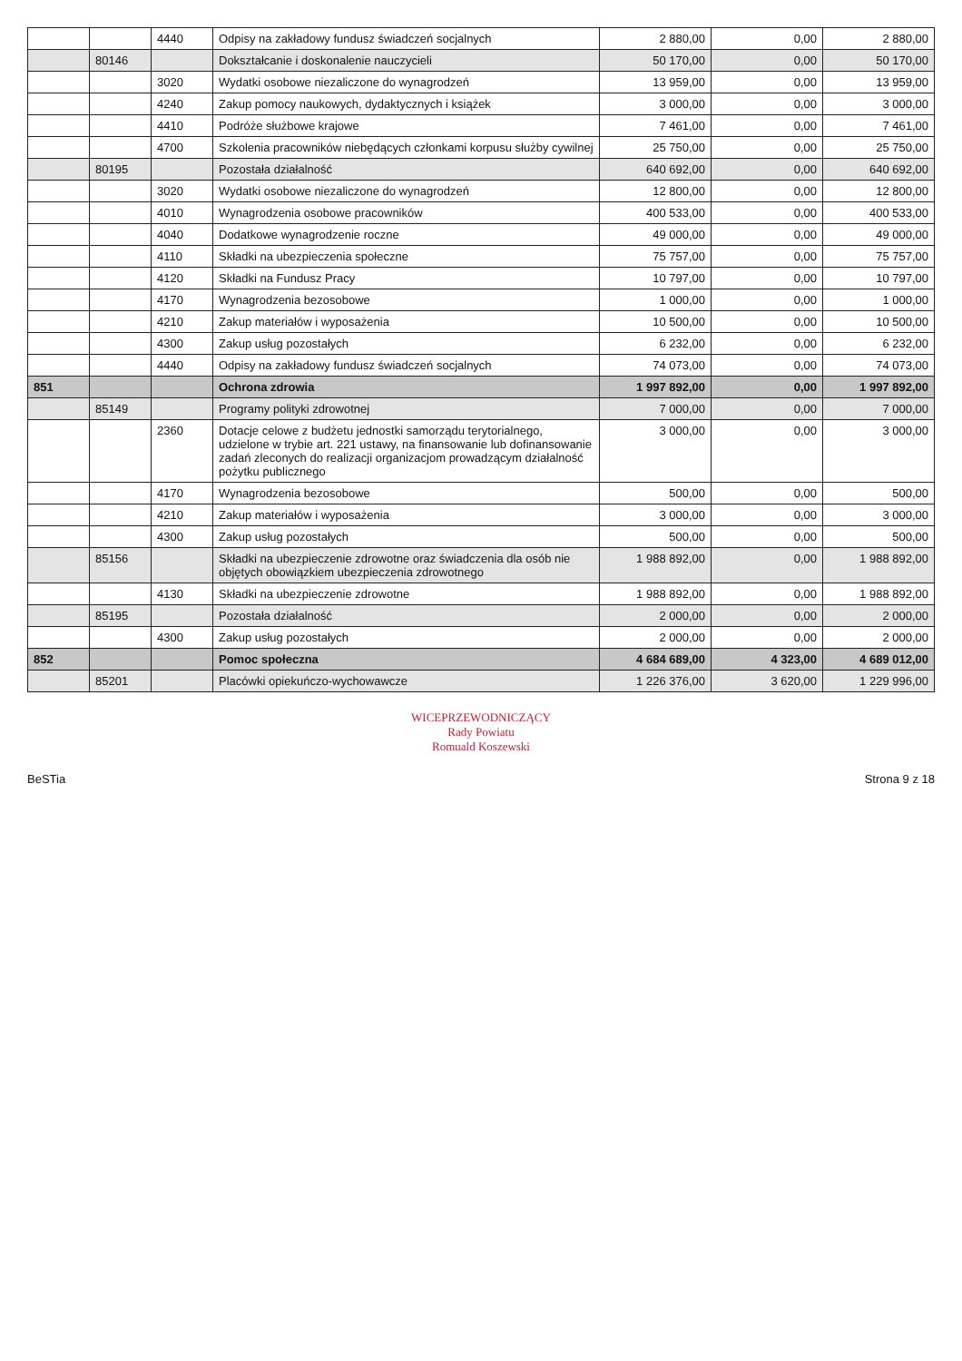| | | 4440 | Odpisy na zakładowy fundusz świadczeń socjalnych | 2 880,00 | 0,00 | 2 880,00 |
| | 80146 | | Dokształcanie i doskonalenie nauczycieli | 50 170,00 | 0,00 | 50 170,00 |
| | | 3020 | Wydatki osobowe niezaliczone do wynagrodzeń | 13 959,00 | 0,00 | 13 959,00 |
| | | 4240 | Zakup pomocy naukowych, dydaktycznych i książek | 3 000,00 | 0,00 | 3 000,00 |
| | | 4410 | Podróże służbowe krajowe | 7 461,00 | 0,00 | 7 461,00 |
| | | 4700 | Szkolenia pracowników niebędących członkami korpusu służby cywilnej | 25 750,00 | 0,00 | 25 750,00 |
| | 80195 | | Pozostała działalność | 640 692,00 | 0,00 | 640 692,00 |
| | | 3020 | Wydatki osobowe niezaliczone do wynagrodzeń | 12 800,00 | 0,00 | 12 800,00 |
| | | 4010 | Wynagrodzenia osobowe pracowników | 400 533,00 | 0,00 | 400 533,00 |
| | | 4040 | Dodatkowe wynagrodzenie roczne | 49 000,00 | 0,00 | 49 000,00 |
| | | 4110 | Składki na ubezpieczenia społeczne | 75 757,00 | 0,00 | 75 757,00 |
| | | 4120 | Składki na Fundusz Pracy | 10 797,00 | 0,00 | 10 797,00 |
| | | 4170 | Wynagrodzenia bezosobowe | 1 000,00 | 0,00 | 1 000,00 |
| | | 4210 | Zakup materiałów i wyposażenia | 10 500,00 | 0,00 | 10 500,00 |
| | | 4300 | Zakup usług pozostałych | 6 232,00 | 0,00 | 6 232,00 |
| | | 4440 | Odpisy na zakładowy fundusz świadczeń socjalnych | 74 073,00 | 0,00 | 74 073,00 |
| 851 | | | Ochrona zdrowia | 1 997 892,00 | 0,00 | 1 997 892,00 |
| | 85149 | | Programy polityki zdrowotnej | 7 000,00 | 0,00 | 7 000,00 |
| | | 2360 | Dotacje celowe z budżetu jednostki samorządu terytorialnego, udzielone w trybie art. 221 ustawy, na finansowanie lub dofinansowanie zadań zleconych do realizacji organizacjom prowadzącym działalność pożytku publicznego | 3 000,00 | 0,00 | 3 000,00 |
| | | 4170 | Wynagrodzenia bezosobowe | 500,00 | 0,00 | 500,00 |
| | | 4210 | Zakup materiałów i wyposażenia | 3 000,00 | 0,00 | 3 000,00 |
| | | 4300 | Zakup usług pozostałych | 500,00 | 0,00 | 500,00 |
| | 85156 | | Składki na ubezpieczenie zdrowotne oraz świadczenia dla osób nie objętych obowiązkiem ubezpieczenia zdrowotnego | 1 988 892,00 | 0,00 | 1 988 892,00 |
| | | 4130 | Składki na ubezpieczenie zdrowotne | 1 988 892,00 | 0,00 | 1 988 892,00 |
| | 85195 | | Pozostała działalność | 2 000,00 | 0,00 | 2 000,00 |
| | | 4300 | Zakup usług pozostałych | 2 000,00 | 0,00 | 2 000,00 |
| 852 | | | Pomoc społeczna | 4 684 689,00 | 4 323,00 | 4 689 012,00 |
| | 85201 | | Placówki opiekuńczo-wychowawcze | 1 226 376,00 | 3 620,00 | 1 229 996,00 |
WICEPRZEWODNICZĄCY
Rady Powiatu
Romuald Koszewski
BeSTia Strona 9 z 18